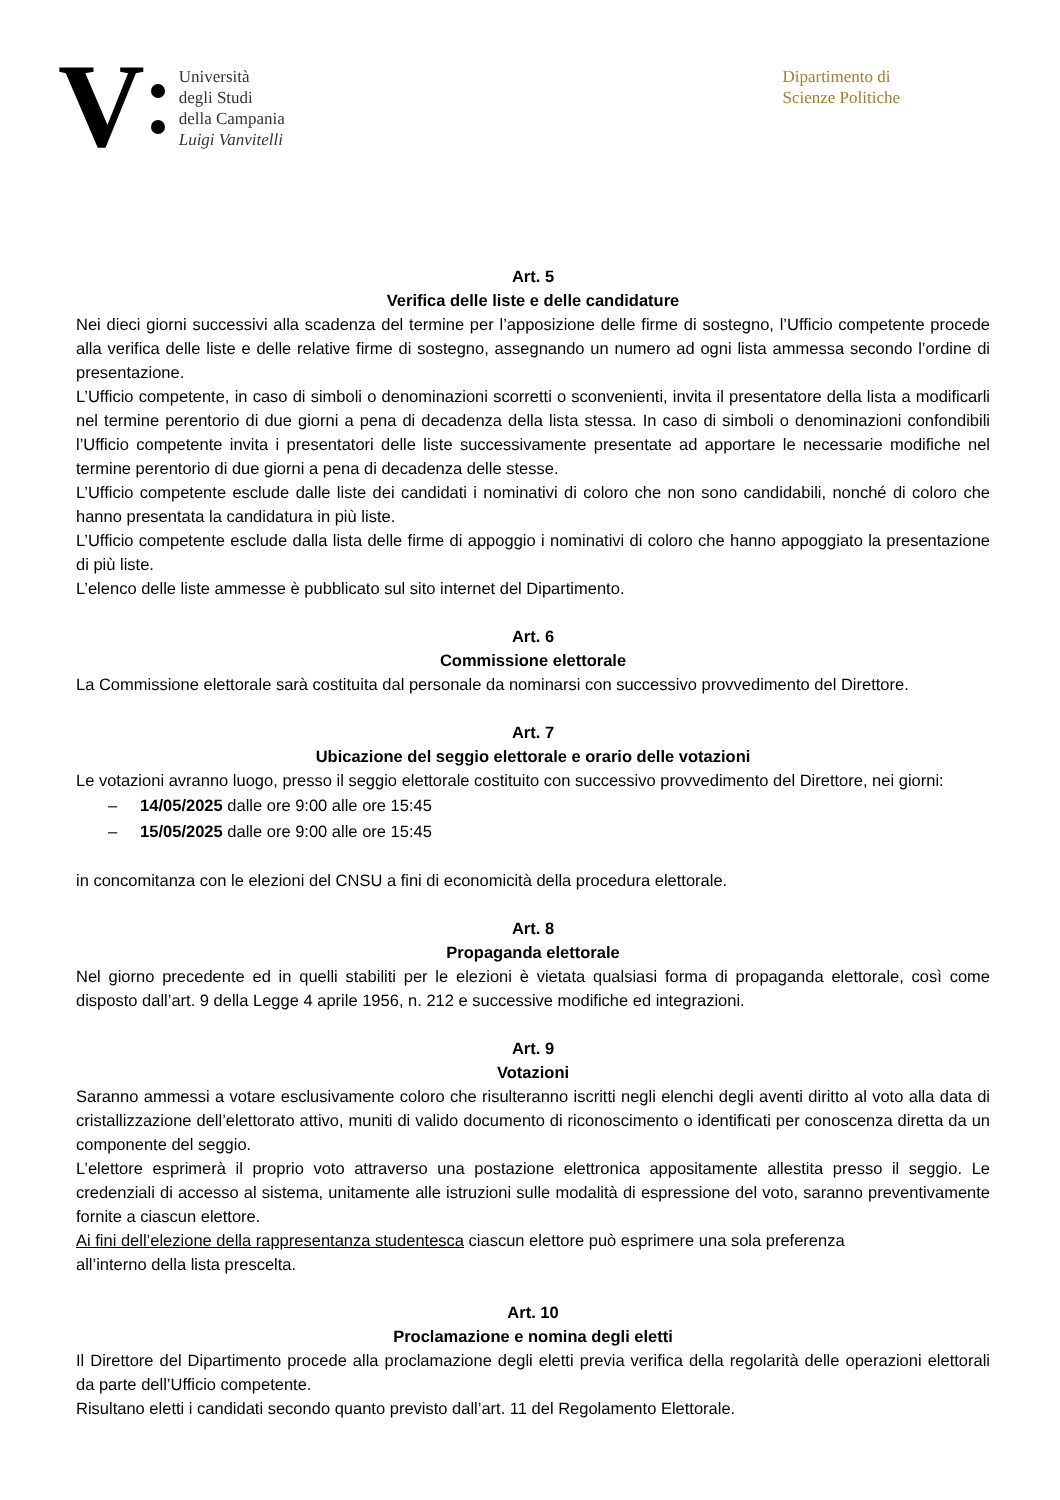V
Università
degli Studi
della Campania
Luigi Vanvitelli
Dipartimento di
Scienze Politiche
Art. 5
Verifica delle liste e delle candidature
Nei dieci giorni successivi alla scadenza del termine per l’apposizione delle firme di sostegno, l’Ufficio competente procede alla verifica delle liste e delle relative firme di sostegno, assegnando un numero ad ogni lista ammessa secondo l’ordine di presentazione.
L’Ufficio competente, in caso di simboli o denominazioni scorretti o sconvenienti, invita il presentatore della lista a modificarli nel termine perentorio di due giorni a pena di decadenza della lista stessa. In caso di simboli o denominazioni confondibili l’Ufficio competente invita i presentatori delle liste successivamente presentate ad apportare le necessarie modifiche nel termine perentorio di due giorni a pena di decadenza delle stesse.
L’Ufficio competente esclude dalle liste dei candidati i nominativi di coloro che non sono candidabili, nonché di coloro che hanno presentata la candidatura in più liste.
L’Ufficio competente esclude dalla lista delle firme di appoggio i nominativi di coloro che hanno appoggiato la presentazione di più liste.
L’elenco delle liste ammesse è pubblicato sul sito internet del Dipartimento.
Art. 6
Commissione elettorale
La Commissione elettorale sarà costituita dal personale da nominarsi con successivo provvedimento del Direttore.
Art. 7
Ubicazione del seggio elettorale e orario delle votazioni
Le votazioni avranno luogo, presso il seggio elettorale costituito con successivo provvedimento del Direttore, nei giorni:
– 14/05/2025 dalle ore 9:00 alle ore 15:45
– 15/05/2025 dalle ore 9:00 alle ore 15:45
in concomitanza con le elezioni del CNSU a fini di economicità della procedura elettorale.
Art. 8
Propaganda elettorale
Nel giorno precedente ed in quelli stabiliti per le elezioni è vietata qualsiasi forma di propaganda elettorale, così come disposto dall’art. 9 della Legge 4 aprile 1956, n. 212 e successive modifiche ed integrazioni.
Art. 9
Votazioni
Saranno ammessi a votare esclusivamente coloro che risulteranno iscritti negli elenchi degli aventi diritto al voto alla data di cristallizzazione dell’elettorato attivo, muniti di valido documento di riconoscimento o identificati per conoscenza diretta da un componente del seggio.
L’elettore esprimerà il proprio voto attraverso una postazione elettronica appositamente allestita presso il seggio. Le credenziali di accesso al sistema, unitamente alle istruzioni sulle modalità di espressione del voto, saranno preventivamente fornite a ciascun elettore.
Ai fini dell’elezione della rappresentanza studentesca ciascun elettore può esprimere una sola preferenza
all’interno della lista prescelta.
Art. 10
Proclamazione e nomina degli eletti
Il Direttore del Dipartimento procede alla proclamazione degli eletti previa verifica della regolarità delle operazioni elettorali da parte dell’Ufficio competente.
Risultano eletti i candidati secondo quanto previsto dall’art. 11 del Regolamento Elettorale.